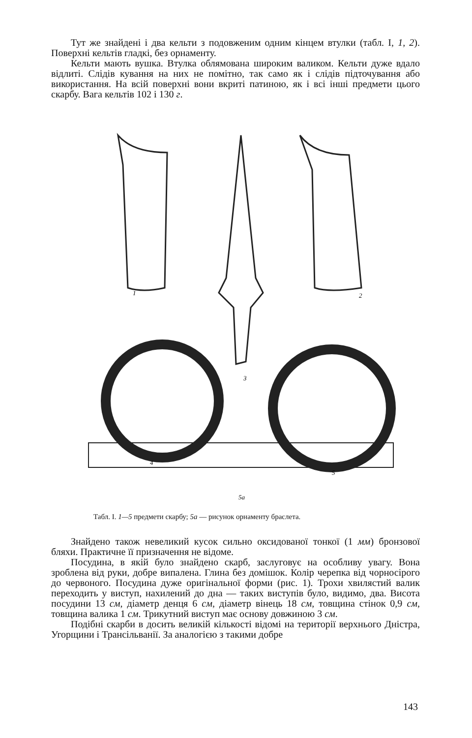Тут же знайдені і два кельти з подовженим одним кінцем втулки (табл. I, 1, 2). Поверхні кельтів гладкі, без орнаменту.
Кельти мають вушка. Втулка облямована широким валиком. Кельти дуже вдало відлиті. Слідів кування на них не помітно, так само як і слідів підточування або використання. На всій поверхні вони вкриті патиною, як і всі інші предмети цього скарбу. Вага кельтів 102 і 130 г.
1
2
3
4
5
5a
Табл. I. 1—5 предмети скарбу; 5а — рисунок орнаменту браслета.
Знайдено також невеликий кусок сильно оксидованої тонкої (1 мм) бронзової бляхи. Практичне її призначення не відоме.
Посудина, в якій було знайдено скарб, заслуговує на особливу увагу. Вона зроблена від руки, добре випалена. Глина без домішок. Колір черепка від чорносірого до червоного. Посудина дуже оригінальної форми (рис. 1). Трохи хвилястий валик переходить у виступ, нахилений до дна — таких виступів було, видимо, два. Висота посудини 13 см, діаметр денця 6 см, діаметр вінець 18 см, товщина стінок 0,9 см, товщина валика 1 см. Трикутний виступ має основу довжиною 3 см.
Подібні скарби в досить великій кількості відомі на території верхнього Дністра, Угорщини і Трансільванії. За аналогією з такими добре
143